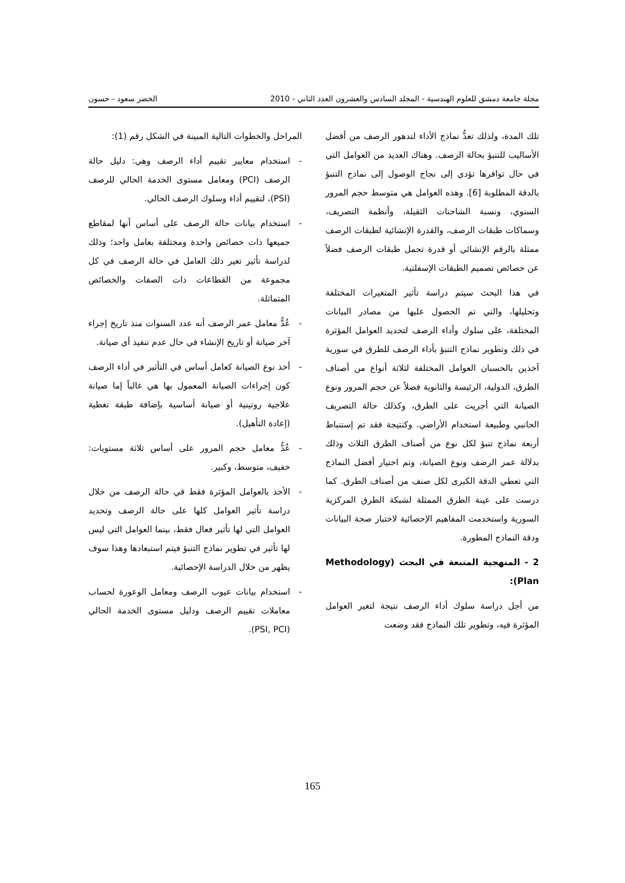مجلة جامعة دمشق للعلوم الهندسية - المجلد السادس والعشرون العدد الثاني - 2010 الخضر سعود - حسون
تلك المدة، ولذلك تعدُّ نماذج الأداء لتدهور الرصف من أفضل الأساليب للتنبؤ بحالة الرصف. وهناك العديد من العوامل التي في حال توافرها تؤدي إلى نجاح الوصول إلى نماذج التنبؤ بالدقة المطلوبة [6]. وهذه العوامل هي متوسط حجم المرور السنوي، ونسبة الشاحنات الثقيلة، وأنظمة التصريف، وسماكات طبقات الرصف، والقدرة الإنشائية لطبقات الرصف ممثلة بالرقم الإنشائي أو قدرة تحمل طبقات الرصف فضلاً عن خصائص تصميم الطبقات الإسفلتية.
في هذا البحث سيتم دراسة تأثير المتغيرات المختلفة وتحليلها، والتي تم الحصول عليها من مصادر البيانات المختلفة، على سلوك وأداء الرصف لتحديد العوامل المؤثرة في ذلك وتطوير نماذج التنبؤ بأداء الرصف للطرق في سورية آخذين بالحسبان العوامل المختلفة لثلاثة أنواع من أصناف الطرق، الدولية، الرئيسة والثانوية فضلاً عن حجم المرور ونوع الصيانة التي أجريت على الطرق، وكذلك حالة التصريف الجانبي وطبيعة استخدام الأراضي. وكنتيجة فقد تم إستنباط أربعة نماذج تنبؤ لكل نوع من أصناف الطرق الثلاث وذلك بدلالة عمر الرصف ونوع الصيانة، وتم اختيار أفضل النماذج التي تعطي الدقة الكبرى لكل صنف من أصناف الطرق. كما درست على عينة الطرق الممثلة لشبكة الطرق المركزية السورية واستخدمت المفاهيم الإحصائية لاختبار صحة البيانات ودقة النماذج المطورة.
2 - المنهجية المتبعة في البحث (Methodology Plan):
من أجل دراسة سلوك أداء الرصف نتيجة لتغير العوامل المؤثرة فيه، وتطوير تلك النماذج فقد وضعت
المراحل والخطوات التالية المبينة في الشكل رقم (1):
- استخدام معايير تقييم أداء الرصف وهي: دليل حالة الرصف (PCI) ومعامل مستوى الخدمة الحالي للرصف (PSI)، لتقييم أداء وسلوك الرصف الحالي.
- استخدام بيانات حالة الرصف على أساس أنها لمقاطع جميعها ذات خصائص واحدة ومختلفة بعامل واحد؛ وذلك لدراسة تأثير تغير ذلك العامل في حالة الرصف في كل مجموعة من القطاعات ذات الصفات والخصائص المتماثلة.
- عُدُّ معامل عمر الرصف أنه عدد السنوات منذ تاريخ إجراء آخر صيانة أو تاريخ الإنشاء في حال عدم تنفيذ أي صيانة.
- أخذ نوع الصيانة كعامل أساس في التأثير في أداء الرصف كون إجراءات الصيانة المعمول بها هي غالباً إما صيانة علاجية روتينية أو صيانة أساسية بإضافة طبقة تغطية (إعادة التأهيل).
- عُدُّ معامل حجم المرور على أساس ثلاثة مستويات: خفيف، متوسط، وكبير.
- الأخذ بالعوامل المؤثرة فقط في حالة الرصف من خلال دراسة تأثير العوامل كلها على حالة الرصف وتحديد العوامل التي لها تأثير فعال فقط، بينما العوامل التي ليس لها تأثير في تطوير نماذج التنبؤ فيتم استبعادها وهذا سوف يظهر من خلال الدراسة الإحصائية.
- استخدام بيانات عيوب الرصف ومعامل الوعورة لحساب معاملات تقييم الرصف ودليل مستوى الخدمة الحالي (PSI, PCI).
165